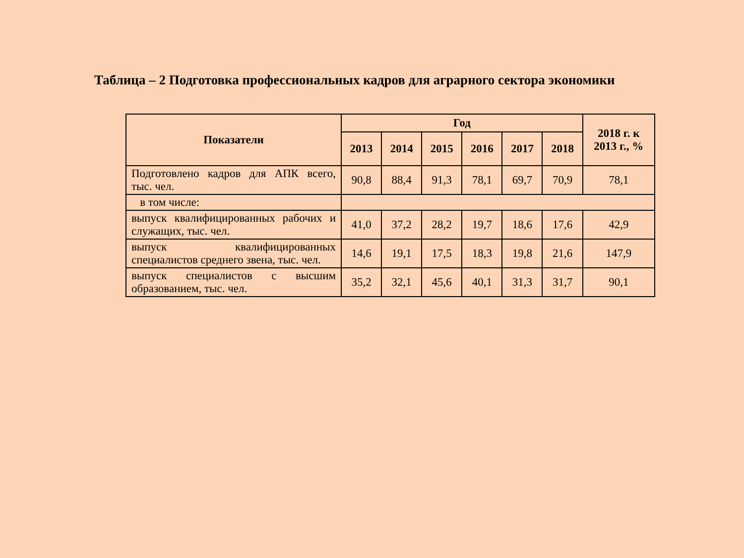Таблица – 2 Подготовка профессиональных кадров для аграрного сектора экономики
| Показатели | Год | | | | | | 2018 г. к 2013 г., % |
| --- | --- | --- | --- | --- | --- | --- | --- |
| | 2013 | 2014 | 2015 | 2016 | 2017 | 2018 | |
| Подготовлено кадров для АПК всего, тыс. чел. | 90,8 | 88,4 | 91,3 | 78,1 | 69,7 | 70,9 | 78,1 |
| в том числе: | | | | | | | |
| выпуск квалифицированных рабочих и служащих, тыс. чел. | 41,0 | 37,2 | 28,2 | 19,7 | 18,6 | 17,6 | 42,9 |
| выпуск квалифицированных специалистов среднего звена, тыс. чел. | 14,6 | 19,1 | 17,5 | 18,3 | 19,8 | 21,6 | 147,9 |
| выпуск специалистов с высшим образованием, тыс. чел. | 35,2 | 32,1 | 45,6 | 40,1 | 31,3 | 31,7 | 90,1 |